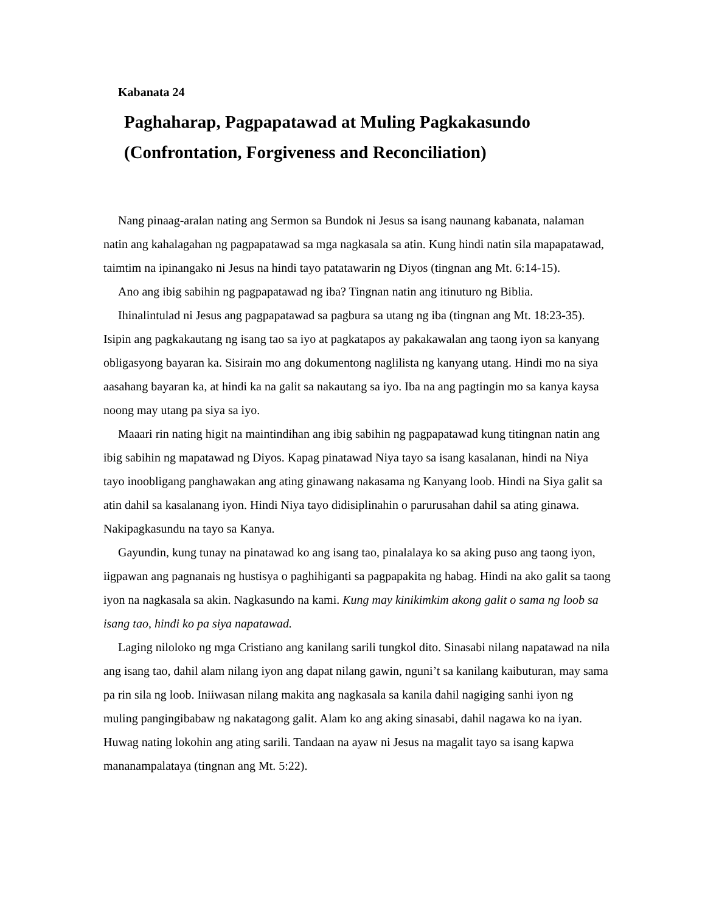Kabanata 24
Paghaharap, Pagpapatawad at Muling Pagkakasundo
(Confrontation, Forgiveness and Reconciliation)
Nang pinaag-aralan nating ang Sermon sa Bundok ni Jesus sa isang naunang kabanata, nalaman natin ang kahalagahan ng pagpapatawad sa mga nagkasala sa atin. Kung hindi natin sila mapapatawad, taimtim na ipinangako ni Jesus na hindi tayo patatawarin ng Diyos (tingnan ang Mt. 6:14-15).
Ano ang ibig sabihin ng pagpapatawad ng iba? Tingnan natin ang itinuturo ng Biblia.
Ihinalintulad ni Jesus ang pagpapatawad sa pagbura sa utang ng iba (tingnan ang Mt. 18:23-35). Isipin ang pagkakautang ng isang tao sa iyo at pagkatapos ay pakakawalan ang taong iyon sa kanyang obligasyong bayaran ka. Sisirain mo ang dokumentong naglilista ng kanyang utang. Hindi mo na siya aasahang bayaran ka, at hindi ka na galit sa nakautang sa iyo. Iba na ang pagtingin mo sa kanya kaysa noong may utang pa siya sa iyo.
Maaari rin nating higit na maintindihan ang ibig sabihin ng pagpapatawad kung titingnan natin ang ibig sabihin ng mapatawad ng Diyos. Kapag pinatawad Niya tayo sa isang kasalanan, hindi na Niya tayo inoobligang panghawakan ang ating ginawang nakasama ng Kanyang loob. Hindi na Siya galit sa atin dahil sa kasalanang iyon. Hindi Niya tayo didisiplinahin o parurusahan dahil sa ating ginawa. Nakipagkasundu na tayo sa Kanya.
Gayundin, kung tunay na pinatawad ko ang isang tao, pinalalaya ko sa aking puso ang taong iyon, iigpawan ang pagnanais ng hustisya o paghihiganti sa pagpapakita ng habag. Hindi na ako galit sa taong iyon na nagkasala sa akin. Nagkasundo na kami. Kung may kinikimkim akong galit o sama ng loob sa isang tao, hindi ko pa siya napatawad.
Laging niloloko ng mga Cristiano ang kanilang sarili tungkol dito. Sinasabi nilang napatawad na nila ang isang tao, dahil alam nilang iyon ang dapat nilang gawin, nguni’t sa kanilang kaibuturan, may sama pa rin sila ng loob. Iniiwasan nilang makita ang nagkasala sa kanila dahil nagiging sanhi iyon ng muling pangingibabaw ng nakatagong galit. Alam ko ang aking sinasabi, dahil nagawa ko na iyan. Huwag nating lokohin ang ating sarili. Tandaan na ayaw ni Jesus na magalit tayo sa isang kapwa mananampalataya (tingnan ang Mt. 5:22).